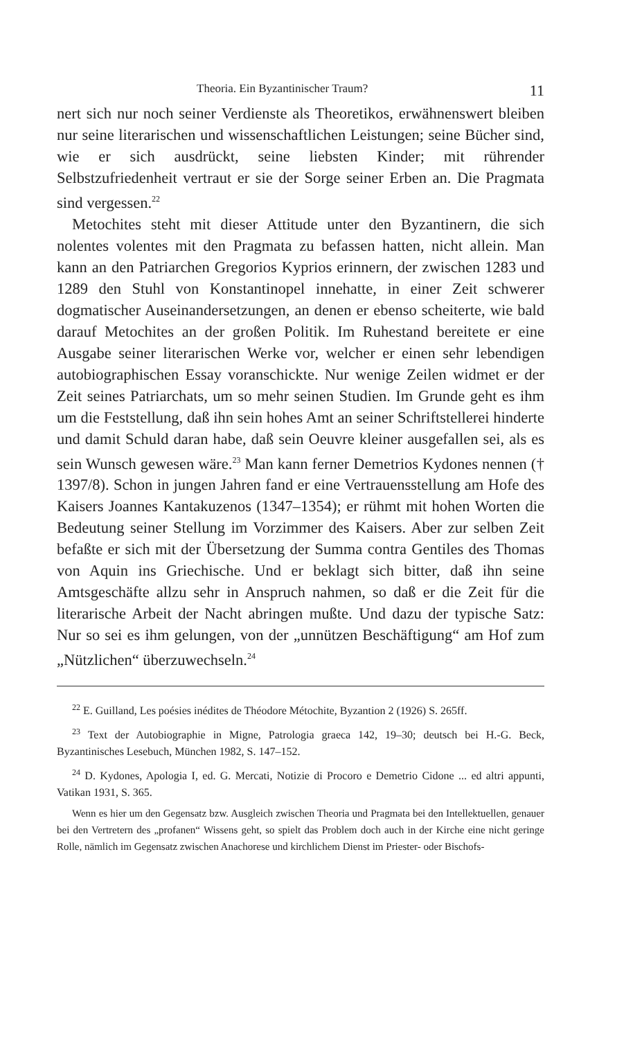Theoria. Ein Byzantinischer Traum? 11
nert sich nur noch seiner Verdienste als Theoretikos, erwähnenswert bleiben nur seine literarischen und wissenschaftlichen Leistungen; seine Bücher sind, wie er sich ausdrückt, seine liebsten Kinder; mit rührender Selbstzufriedenheit vertraut er sie der Sorge seiner Erben an. Die Pragmata sind vergessen.<sup>22</sup>
Metochites steht mit dieser Attitude unter den Byzantinern, die sich nolentes volentes mit den Pragmata zu befassen hatten, nicht allein. Man kann an den Patriarchen Gregorios Kyprios erinnern, der zwischen 1283 und 1289 den Stuhl von Konstantinopel innehatte, in einer Zeit schwerer dogmatischer Auseinandersetzungen, an denen er ebenso scheiterte, wie bald darauf Metochites an der großen Politik. Im Ruhestand bereitete er eine Ausgabe seiner literarischen Werke vor, welcher er einen sehr lebendigen autobiographischen Essay voranschickte. Nur wenige Zeilen widmet er der Zeit seines Patriarchats, um so mehr seinen Studien. Im Grunde geht es ihm um die Feststellung, daß ihn sein hohes Amt an seiner Schriftstellerei hinderte und damit Schuld daran habe, daß sein Oeuvre kleiner ausgefallen sei, als es sein Wunsch gewesen wäre.<sup>23</sup> Man kann ferner Demetrios Kydones nennen († 1397/8). Schon in jungen Jahren fand er eine Vertrauensstellung am Hofe des Kaisers Joannes Kantakuzenos (1347–1354); er rühmt mit hohen Worten die Bedeutung seiner Stellung im Vorzimmer des Kaisers. Aber zur selben Zeit befaßte er sich mit der Übersetzung der Summa contra Gentiles des Thomas von Aquin ins Griechische. Und er beklagt sich bitter, daß ihn seine Amtsgeschäfte allzu sehr in Anspruch nahmen, so daß er die Zeit für die literarische Arbeit der Nacht abringen mußte. Und dazu der typische Satz: Nur so sei es ihm gelungen, von der „unnützen Beschäftigung“ am Hof zum „Nützlichen“ überzuwechseln.<sup>24</sup>
<sup>22</sup> E. Guilland, Les poésies inédites de Théodore Métochite, Byzantion 2 (1926) S. 265ff.
<sup>23</sup> Text der Autobiographie in Migne, Patrologia graeca 142, 19–30; deutsch bei H.-G. Beck, Byzantinisches Lesebuch, München 1982, S. 147–152.
<sup>24</sup> D. Kydones, Apologia I, ed. G. Mercati, Notizie di Procoro e Demetrio Cidone ... ed altri appunti, Vatikan 1931, S. 365.
Wenn es hier um den Gegensatz bzw. Ausgleich zwischen Theoria und Pragmata bei den Intellektuellen, genauer bei den Vertretern des „profanen“ Wissens geht, so spielt das Problem doch auch in der Kirche eine nicht geringe Rolle, nämlich im Gegensatz zwischen Anachorese und kirchlichem Dienst im Priester- oder Bischofs-